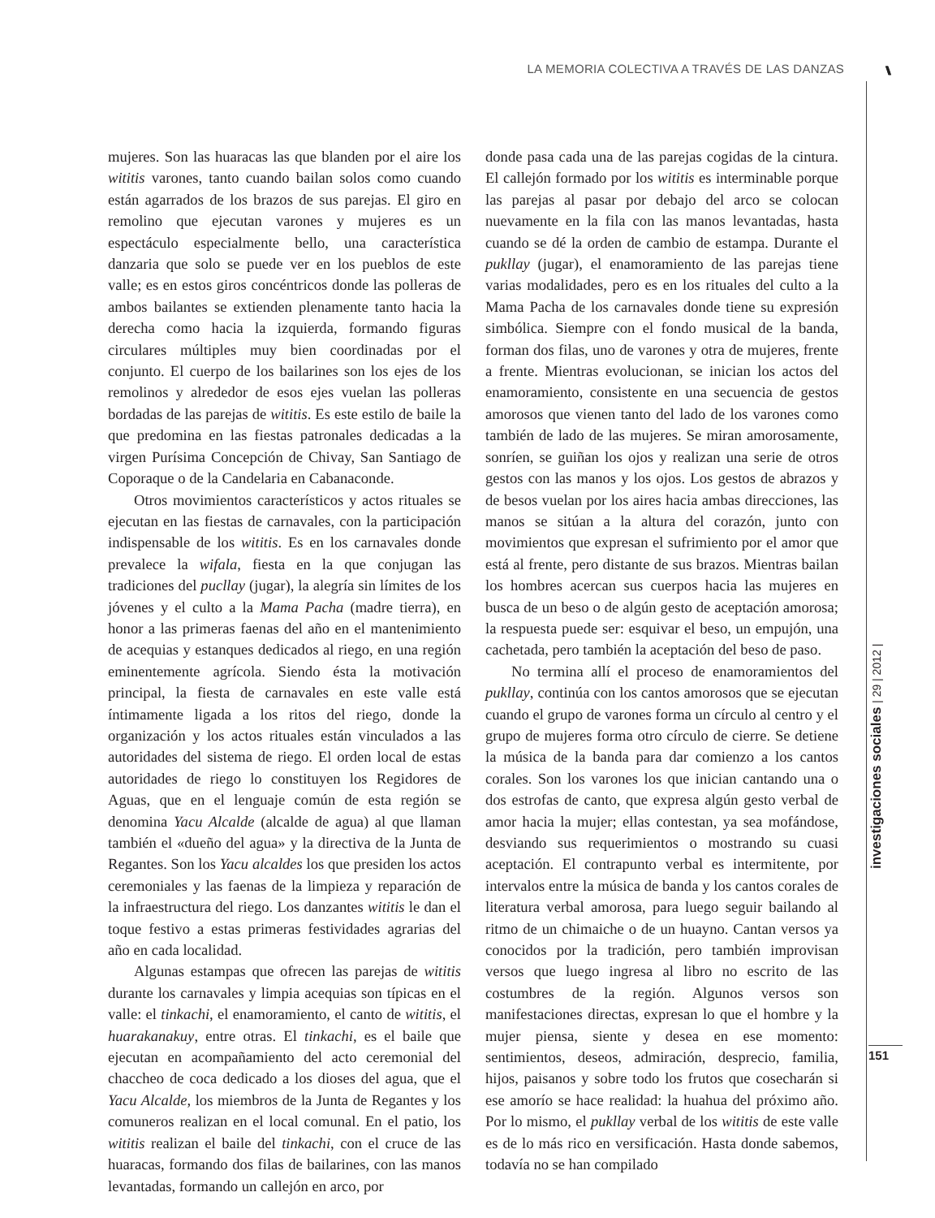LA MEMORIA COLECTIVA A TRAVÉS DE LAS DANZAS
\\\\\\\
mujeres. Son las huaracas las que blanden por el aire los wititis varones, tanto cuando bailan solos como cuando están agarrados de los brazos de sus parejas. El giro en remolino que ejecutan varones y mujeres es un espectáculo especialmente bello, una característica danzaria que solo se puede ver en los pueblos de este valle; es en estos giros concéntricos donde las polleras de ambos bailantes se extienden plenamente tanto hacia la derecha como hacia la izquierda, formando figuras circulares múltiples muy bien coordinadas por el conjunto. El cuerpo de los bailarines son los ejes de los remolinos y alrededor de esos ejes vuelan las polleras bordadas de las parejas de wititis. Es este estilo de baile la que predomina en las fiestas patronales dedicadas a la virgen Purísima Concepción de Chivay, San Santiago de Coporaque o de la Candelaria en Cabanaconde.
Otros movimientos característicos y actos rituales se ejecutan en las fiestas de carnavales, con la participación indispensable de los wititis. Es en los carnavales donde prevalece la wifala, fiesta en la que conjugan las tradiciones del pucllay (jugar), la alegría sin límites de los jóvenes y el culto a la Mama Pacha (madre tierra), en honor a las primeras faenas del año en el mantenimiento de acequias y estanques dedicados al riego, en una región eminentemente agrícola. Siendo ésta la motivación principal, la fiesta de carnavales en este valle está íntimamente ligada a los ritos del riego, donde la organización y los actos rituales están vinculados a las autoridades del sistema de riego. El orden local de estas autoridades de riego lo constituyen los Regidores de Aguas, que en el lenguaje común de esta región se denomina Yacu Alcalde (alcalde de agua) al que llaman también el «dueño del agua» y la directiva de la Junta de Regantes. Son los Yacu alcaldes los que presiden los actos ceremoniales y las faenas de la limpieza y reparación de la infraestructura del riego. Los danzantes wititis le dan el toque festivo a estas primeras festividades agrarias del año en cada localidad.
Algunas estampas que ofrecen las parejas de wititis durante los carnavales y limpia acequias son típicas en el valle: el tinkachi, el enamoramiento, el canto de wititis, el huarakanakuy, entre otras. El tinkachi, es el baile que ejecutan en acompañamiento del acto ceremonial del chaccheo de coca dedicado a los dioses del agua, que el Yacu Alcalde, los miembros de la Junta de Regantes y los comuneros realizan en el local comunal. En el patio, los wititis realizan el baile del tinkachi, con el cruce de las huaracas, formando dos filas de bailarines, con las manos levantadas, formando un callejón en arco, por
donde pasa cada una de las parejas cogidas de la cintura. El callejón formado por los wititis es interminable porque las parejas al pasar por debajo del arco se colocan nuevamente en la fila con las manos levantadas, hasta cuando se dé la orden de cambio de estampa. Durante el pukllay (jugar), el enamoramiento de las parejas tiene varias modalidades, pero es en los rituales del culto a la Mama Pacha de los carnavales donde tiene su expresión simbólica. Siempre con el fondo musical de la banda, forman dos filas, uno de varones y otra de mujeres, frente a frente. Mientras evolucionan, se inician los actos del enamoramiento, consistente en una secuencia de gestos amorosos que vienen tanto del lado de los varones como también de lado de las mujeres. Se miran amorosamente, sonríen, se guiñan los ojos y realizan una serie de otros gestos con las manos y los ojos. Los gestos de abrazos y de besos vuelan por los aires hacia ambas direcciones, las manos se sitúan a la altura del corazón, junto con movimientos que expresan el sufrimiento por el amor que está al frente, pero distante de sus brazos. Mientras bailan los hombres acercan sus cuerpos hacia las mujeres en busca de un beso o de algún gesto de aceptación amorosa; la respuesta puede ser: esquivar el beso, un empujón, una cachetada, pero también la aceptación del beso de paso.
No termina allí el proceso de enamoramientos del pukllay, continúa con los cantos amorosos que se ejecutan cuando el grupo de varones forma un círculo al centro y el grupo de mujeres forma otro círculo de cierre. Se detiene la música de la banda para dar comienzo a los cantos corales. Son los varones los que inician cantando una o dos estrofas de canto, que expresa algún gesto verbal de amor hacia la mujer; ellas contestan, ya sea mofándose, desviando sus requerimientos o mostrando su cuasi aceptación. El contrapunto verbal es intermitente, por intervalos entre la música de banda y los cantos corales de literatura verbal amorosa, para luego seguir bailando al ritmo de un chimaiche o de un huayno. Cantan versos ya conocidos por la tradición, pero también improvisan versos que luego ingresa al libro no escrito de las costumbres de la región. Algunos versos son manifestaciones directas, expresan lo que el hombre y la mujer piensa, siente y desea en ese momento: sentimientos, deseos, admiración, desprecio, familia, hijos, paisanos y sobre todo los frutos que cosecharán si ese amorío se hace realidad: la huahua del próximo año. Por lo mismo, el pukllay verbal de los wititis de este valle es de lo más rico en versificación. Hasta donde sabemos, todavía no se han compilado
investigaciones sociales | 29 | 2012 |
151